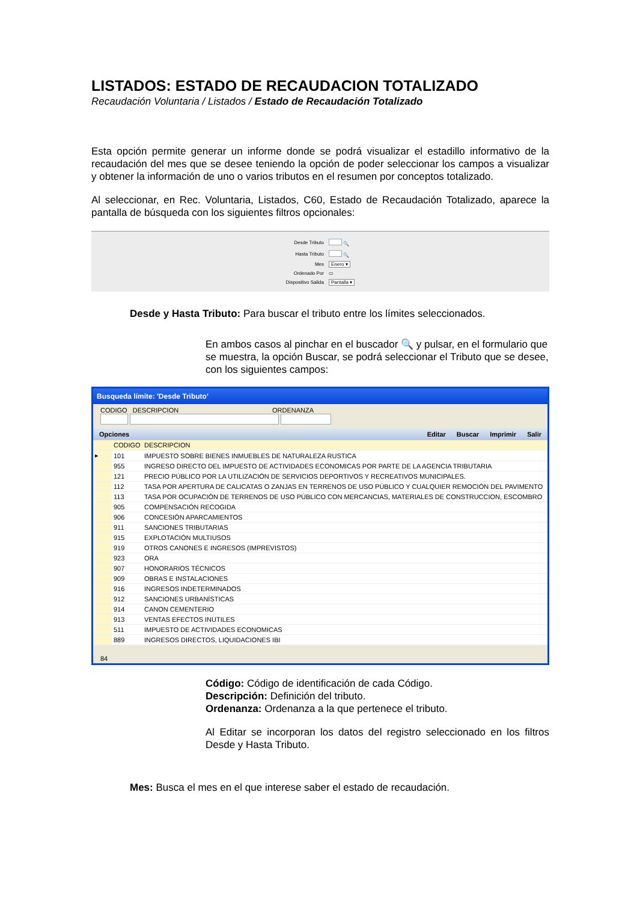LISTADOS: ESTADO DE RECAUDACION TOTALIZADO
Recaudación Voluntaria / Listados / Estado de Recaudación Totalizado
Esta opción permite generar un informe donde se podrá visualizar el estadillo informativo de la recaudación del mes que se desee teniendo la opción de poder seleccionar los campos a visualizar y obtener la información de uno o varios tributos en el resumen por conceptos totalizado.
Al seleccionar, en Rec. Voluntaria, Listados, C60, Estado de Recaudación Totalizado, aparece la pantalla de búsqueda con los siguientes filtros opcionales:
| Desde Tributo | 🔍 |
| Hasta Tributo | 🔍 |
| Mes | Enero ▾ |
| Ordenado Por | ▭ |
| Dispositivo Salida | Pantalla ▾ |
Desde y Hasta Tributo: Para buscar el tributo entre los límites seleccionados.
En ambos casos al pinchar en el buscador 🔍 y pulsar, en el formulario que se muestra, la opción Buscar, se podrá seleccionar el Tributo que se desee, con los siguientes campos:
Busqueda límite: 'Desde Tributo'
CODIGO DESCRIPCION ORDENANZA
Opciones Editar Buscar Imprimir Salir
| | CODIGO | DESCRIPCION |
| --- | --- | --- |
| ▸ | 101 | IMPUESTO SOBRE BIENES INMUEBLES DE NATURALEZA RUSTICA |
| | 955 | INGRESO DIRECTO DEL IMPUESTO DE ACTIVIDADES ECONOMICAS POR PARTE DE LA AGENCIA TRIBUTARIA |
| | 121 | PRECIO PÚBLICO POR LA UTILIZACIÓN DE SERVICIOS DEPORTIVOS Y RECREATIVOS MUNICIPALES. |
| | 112 | TASA POR APERTURA DE CALICATAS O ZANJAS EN TERRENOS DE USO PÚBLICO Y CUALQUIER REMOCIÓN DEL PAVIMENTO |
| | 113 | TASA POR OCUPACIÓN DE TERRENOS DE USO PÚBLICO CON MERCANCIAS, MATERIALES DE CONSTRUCCION, ESCOMBRO |
| | 905 | COMPENSACIÓN RECOGIDA |
| | 906 | CONCESIÓN APARCAMIENTOS |
| | 911 | SANCIONES TRIBUTARIAS |
| | 915 | EXPLOTACIÓN MULTIUSOS |
| | 919 | OTROS CANONES E INGRESOS (IMPREVISTOS) |
| | 923 | ORA |
| | 907 | HONORARIOS TÉCNICOS |
| | 909 | OBRAS E INSTALACIONES |
| | 916 | INGRESOS INDETERMINADOS |
| | 912 | SANCIONES URBANÍSTICAS |
| | 914 | CANON CEMENTERIO |
| | 913 | VENTAS EFECTOS INUTILES |
| | 511 | IMPUESTO DE ACTIVIDADES ECONOMICAS |
| | 889 | INGRESOS DIRECTOS, LIQUIDACIONES IBI |
84
Código: Código de identificación de cada Código.
Descripción: Definición del tributo.
Ordenanza: Ordenanza a la que pertenece el tributo.
Al Editar se incorporan los datos del registro seleccionado en los filtros Desde y Hasta Tributo.
Mes: Busca el mes en el que interese saber el estado de recaudación.